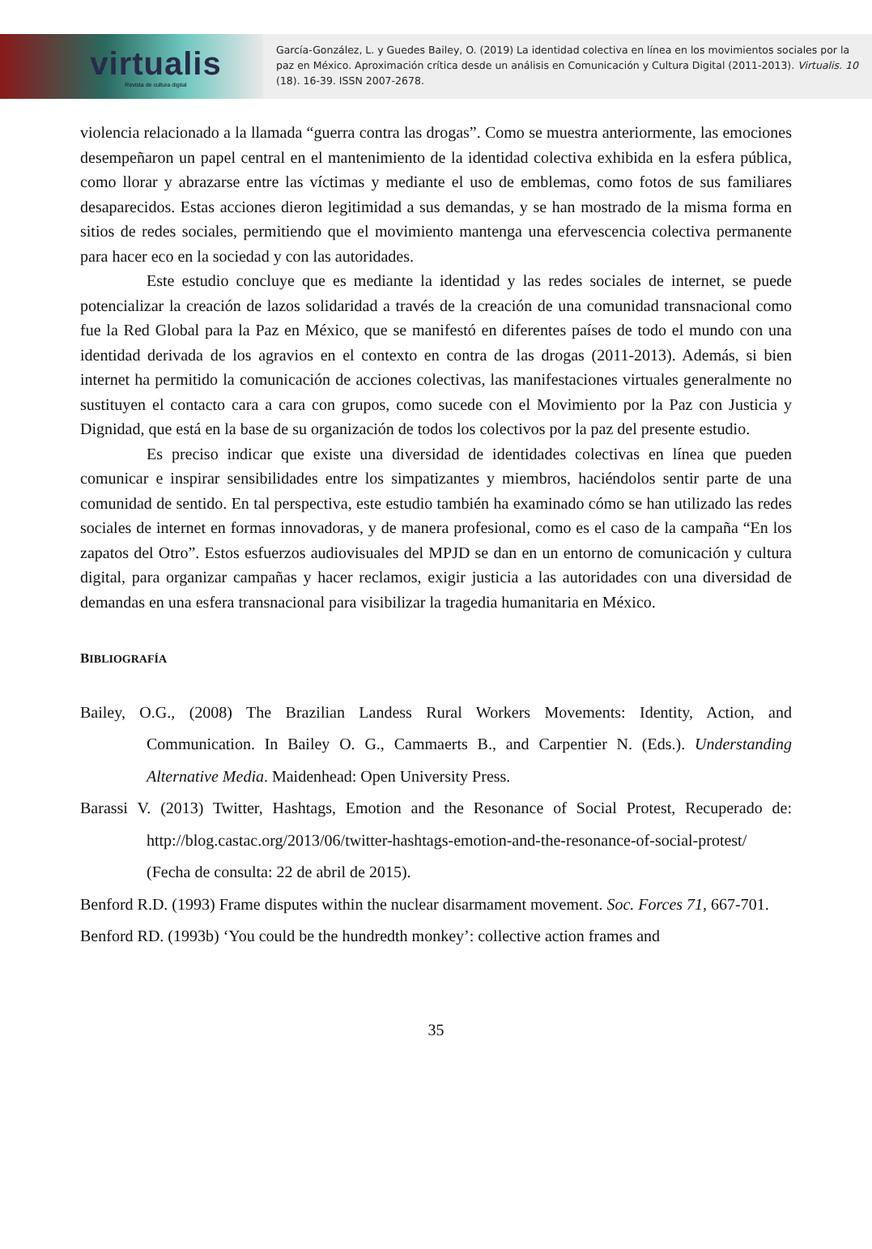virtualis
Revista de cultura digital
García-González, L. y Guedes Bailey, O. (2019) La identidad colectiva en línea en los movimientos sociales por la paz en México. Aproximación crítica desde un análisis en Comunicación y Cultura Digital (2011-2013). Virtualis. 10 (18). 16-39. ISSN 2007-2678.
violencia relacionado a la llamada “guerra contra las drogas”. Como se muestra anteriormente, las emociones desempeñaron un papel central en el mantenimiento de la identidad colectiva exhibida en la esfera pública, como llorar y abrazarse entre las víctimas y mediante el uso de emblemas, como fotos de sus familiares desaparecidos. Estas acciones dieron legitimidad a sus demandas, y se han mostrado de la misma forma en sitios de redes sociales, permitiendo que el movimiento mantenga una efervescencia colectiva permanente para hacer eco en la sociedad y con las autoridades.
Este estudio concluye que es mediante la identidad y las redes sociales de internet, se puede potencializar la creación de lazos solidaridad a través de la creación de una comunidad transnacional como fue la Red Global para la Paz en México, que se manifestó en diferentes países de todo el mundo con una identidad derivada de los agravios en el contexto en contra de las drogas (2011-2013). Además, si bien internet ha permitido la comunicación de acciones colectivas, las manifestaciones virtuales generalmente no sustituyen el contacto cara a cara con grupos, como sucede con el Movimiento por la Paz con Justicia y Dignidad, que está en la base de su organización de todos los colectivos por la paz del presente estudio.
Es preciso indicar que existe una diversidad de identidades colectivas en línea que pueden comunicar e inspirar sensibilidades entre los simpatizantes y miembros, haciéndolos sentir parte de una comunidad de sentido. En tal perspectiva, este estudio también ha examinado cómo se han utilizado las redes sociales de internet en formas innovadoras, y de manera profesional, como es el caso de la campaña “En los zapatos del Otro”. Estos esfuerzos audiovisuales del MPJD se dan en un entorno de comunicación y cultura digital, para organizar campañas y hacer reclamos, exigir justicia a las autoridades con una diversidad de demandas en una esfera transnacional para visibilizar la tragedia humanitaria en México.
BIBLIOGRAFÍA
Bailey, O.G., (2008) The Brazilian Landess Rural Workers Movements: Identity, Action, and Communication. In Bailey O. G., Cammaerts B., and Carpentier N. (Eds.). Understanding Alternative Media. Maidenhead: Open University Press.
Barassi V. (2013) Twitter, Hashtags, Emotion and the Resonance of Social Protest, Recuperado de: http://blog.castac.org/2013/06/twitter-hashtags-emotion-and-the-resonance-of-social-protest/ (Fecha de consulta: 22 de abril de 2015).
Benford R.D. (1993) Frame disputes within the nuclear disarmament movement. Soc. Forces 71, 667-701.
Benford RD. (1993b) ‘You could be the hundredth monkey’: collective action frames and
35